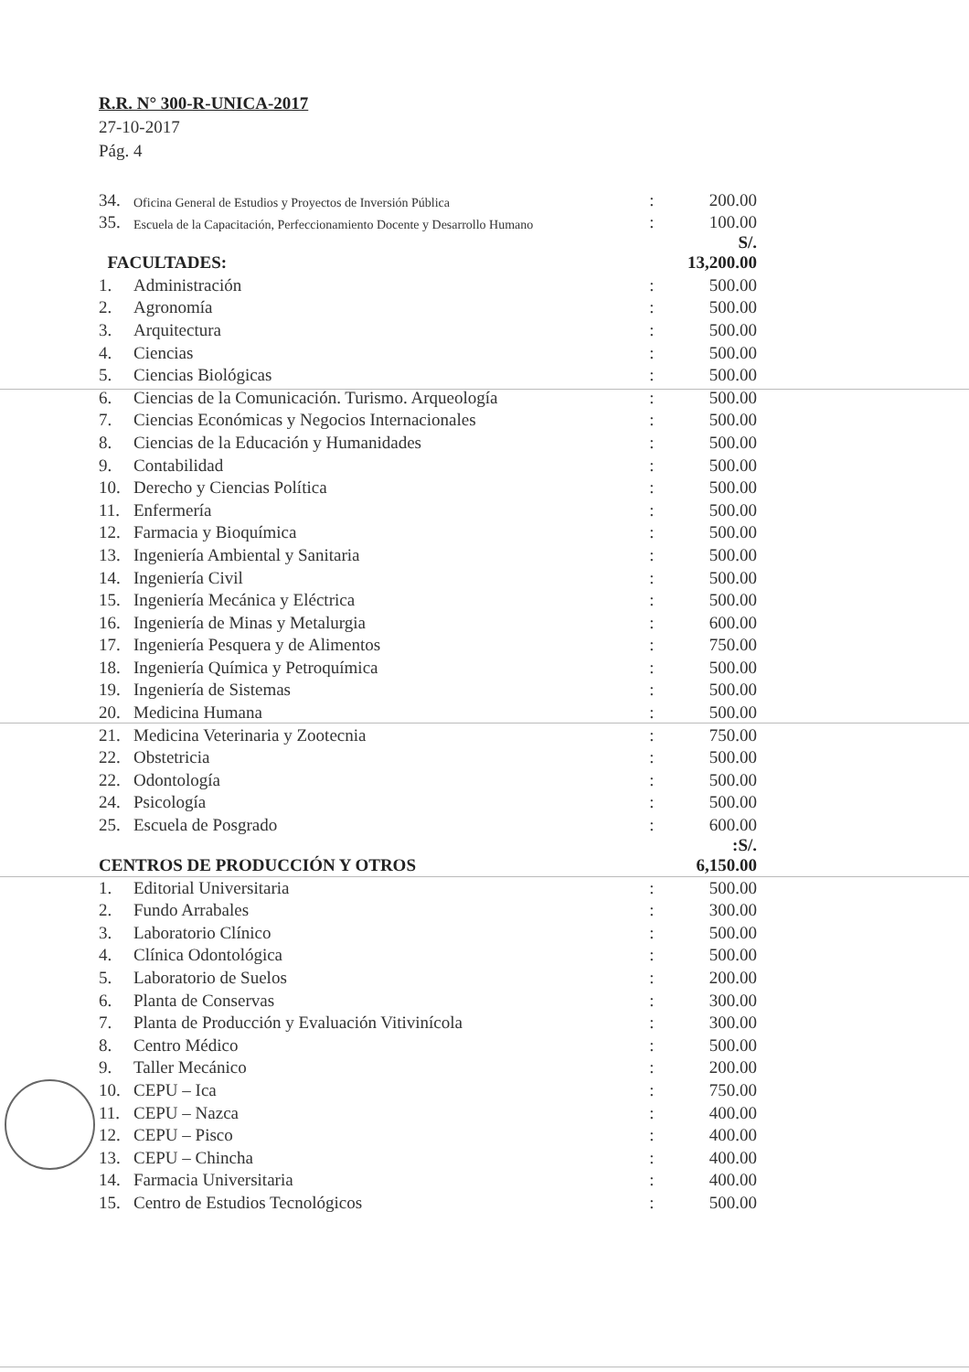R.R. N° 300-R-UNICA-2017
27-10-2017
Pág. 4
| 34. | Oficina General de Estudios y Proyectos de Inversión Pública | : | 200.00 |
| 35. | Escuela de la Capacitación, Perfeccionamiento Docente y Desarrollo Humano | : | 100.00 |
| FACULTADES: | | | S/. 13,200.00 |
| 1. | Administración | : | 500.00 |
| 2. | Agronomía | : | 500.00 |
| 3. | Arquitectura | : | 500.00 |
| 4. | Ciencias | : | 500.00 |
| 5. | Ciencias Biológicas | : | 500.00 |
| 6. | Ciencias de la Comunicación. Turismo. Arqueología | : | 500.00 |
| 7. | Ciencias Económicas y Negocios Internacionales | : | 500.00 |
| 8. | Ciencias de la Educación y Humanidades | : | 500.00 |
| 9. | Contabilidad | : | 500.00 |
| 10. | Derecho y Ciencias Política | : | 500.00 |
| 11. | Enfermería | : | 500.00 |
| 12. | Farmacia y Bioquímica | : | 500.00 |
| 13. | Ingeniería Ambiental y Sanitaria | : | 500.00 |
| 14. | Ingeniería Civil | : | 500.00 |
| 15. | Ingeniería Mecánica y Eléctrica | : | 500.00 |
| 16. | Ingeniería de Minas y Metalurgia | : | 600.00 |
| 17. | Ingeniería Pesquera y de Alimentos | : | 750.00 |
| 18. | Ingeniería Química y Petroquímica | : | 500.00 |
| 19. | Ingeniería de Sistemas | : | 500.00 |
| 20. | Medicina Humana | : | 500.00 |
| 21. | Medicina Veterinaria y Zootecnia | : | 750.00 |
| 22. | Obstetricia | : | 500.00 |
| 22. | Odontología | : | 500.00 |
| 24. | Psicología | : | 500.00 |
| 25. | Escuela de Posgrado | : | 600.00 |
| CENTROS DE PRODUCCIÓN Y OTROS | | | :S/. 6,150.00 |
| 1. | Editorial Universitaria | : | 500.00 |
| 2. | Fundo Arrabales | : | 300.00 |
| 3. | Laboratorio Clínico | : | 500.00 |
| 4. | Clínica Odontológica | : | 500.00 |
| 5. | Laboratorio de Suelos | : | 200.00 |
| 6. | Planta de Conservas | : | 300.00 |
| 7. | Planta de Producción y Evaluación Vitivinícola | : | 300.00 |
| 8. | Centro Médico | : | 500.00 |
| 9. | Taller Mecánico | : | 200.00 |
| 10. | CEPU – Ica | : | 750.00 |
| 11. | CEPU – Nazca | : | 400.00 |
| 12. | CEPU – Pisco | : | 400.00 |
| 13. | CEPU – Chincha | : | 400.00 |
| 14. | Farmacia Universitaria | : | 400.00 |
| 15. | Centro de Estudios Tecnológicos | : | 500.00 |